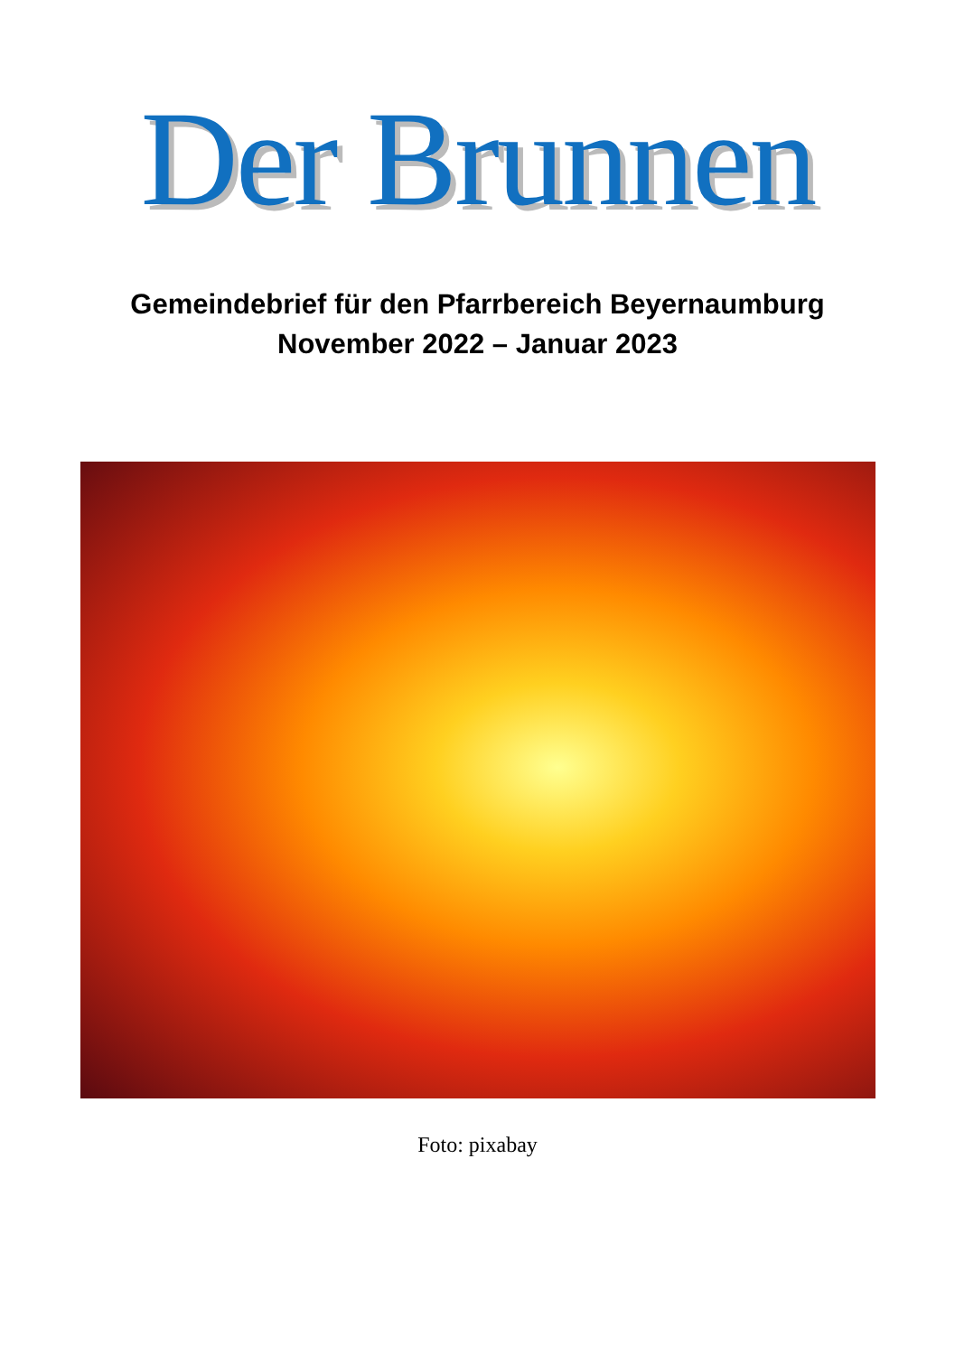Der Brunnen
Gemeindebrief für den Pfarrbereich Beyernaumburg
November 2022 – Januar 2023
Foto: pixabay